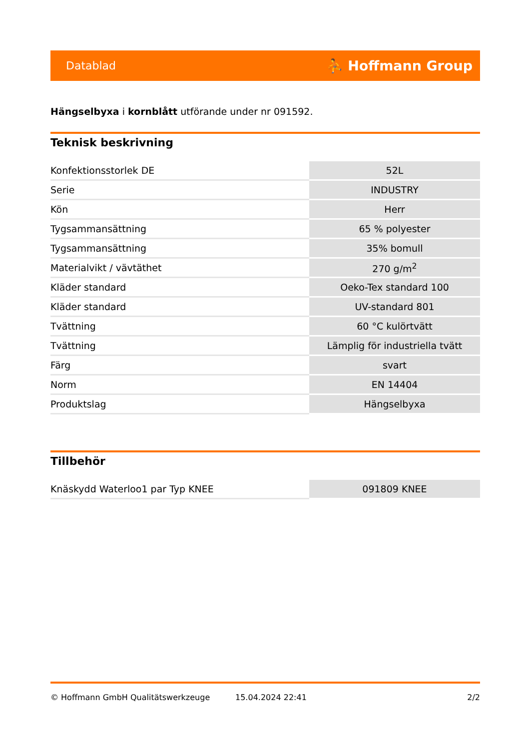Datablad ⛹ Hoffmann Group
Hängselbyxa i kornblått utförande under nr 091592.
Teknisk beskrivning
| Konfektionsstorlek DE | 52L |
| Serie | INDUSTRY |
| Kön | Herr |
| Tygsammansättning | 65 % polyester |
| Tygsammansättning | 35% bomull |
| Materialvikt / vävtäthet | 270 g/m<sup>2</sup> |
| Kläder standard | Oeko-Tex standard 100 |
| Kläder standard | UV-standard 801 |
| Tvättning | 60 °C kulörtvätt |
| Tvättning | Lämplig för industriella tvätt |
| Färg | svart |
| Norm | EN 14404 |
| Produktslag | Hängselbyxa |
Tillbehör
| Knäskydd Waterloo1 par Typ KNEE | 091809 KNEE |
© Hoffmann GmbH Qualitätswerkzeuge 15.04.2024 22:41 2/2